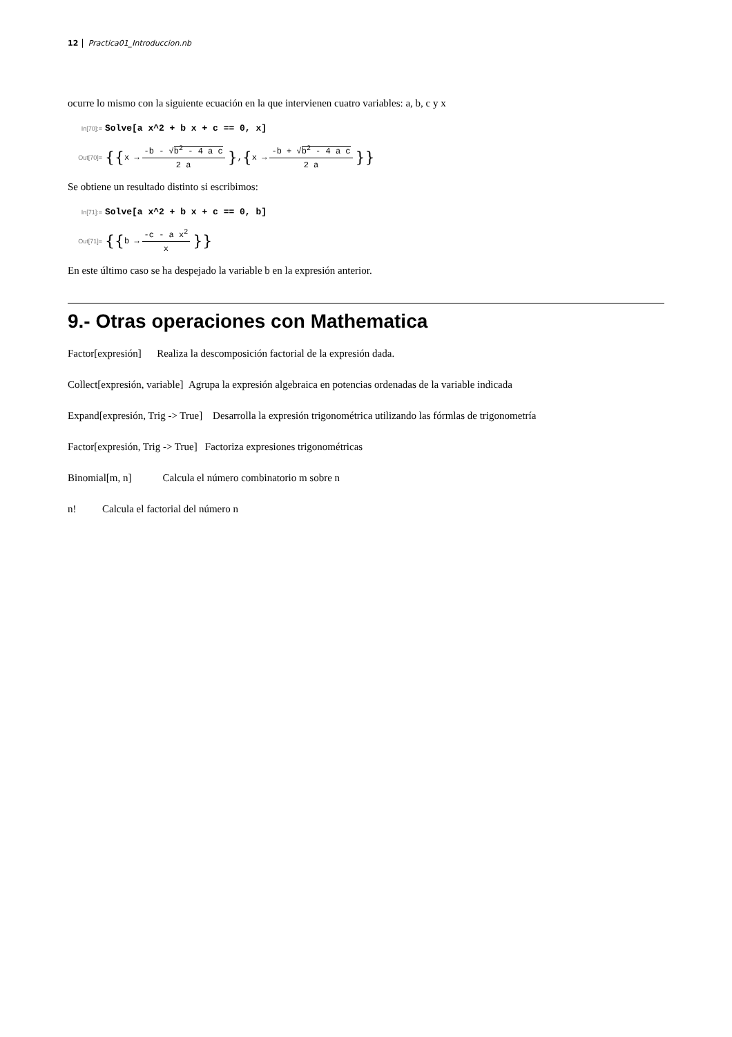12 Practica01_Introduccion.nb
ocurre lo mismo con la siguiente ecuación en la que intervienen cuatro variables: a, b, c y x
In[70]:= Solve[a x^2 + b x + c == 0, x]
Out[70]= {{ x → -b - √b<sup>2</sup> - 4 a c 2 a }, { x → -b + √b<sup>2</sup> - 4 a c 2 a }}
Se obtiene un resultado distinto si escribimos:
In[71]:= Solve[a x^2 + b x + c == 0, b]
Out[71]= {{ b → -c - a x<sup>2</sup> x }}
En este último caso se ha despejado la variable b en la expresión anterior.
9.- Otras operaciones con Mathematica
Factor[expresión] Realiza la descomposición factorial de la expresión dada.
Collect[expresión, variable] Agrupa la expresión algebraica en potencias ordenadas de la variable indicada
Expand[expresión, Trig -> True] Desarrolla la expresión trigonométrica utilizando las fórmlas de trigonometría
Factor[expresión, Trig -> True] Factoriza expresiones trigonométricas
Binomial[m, n] Calcula el número combinatorio m sobre n
n! Calcula el factorial del número n